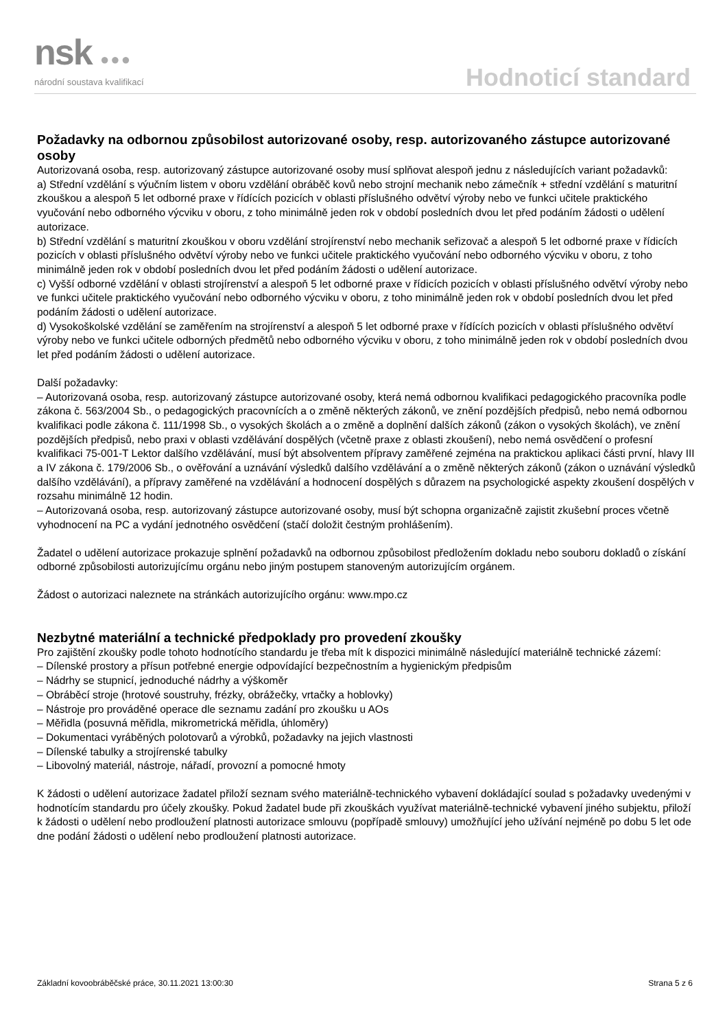nsk ●●●
národní soustava kvalifikací Hodnoticí standard
Požadavky na odbornou způsobilost autorizované osoby, resp. autorizovaného zástupce autorizované osoby
Autorizovaná osoba, resp. autorizovaný zástupce autorizované osoby musí splňovat alespoň jednu z následujících variant požadavků:
a) Střední vzdělání s výučním listem v oboru vzdělání obráběč kovů nebo strojní mechanik nebo zámečník + střední vzdělání s maturitní zkouškou a alespoň 5 let odborné praxe v řídících pozicích v oblasti příslušného odvětví výroby nebo ve funkci učitele praktického vyučování nebo odborného výcviku v oboru, z toho minimálně jeden rok v období posledních dvou let před podáním žádosti o udělení autorizace.
b) Střední vzdělání s maturitní zkouškou v oboru vzdělání strojírenství nebo mechanik seřizovač a alespoň 5 let odborné praxe v řídicích pozicích v oblasti příslušného odvětví výroby nebo ve funkci učitele praktického vyučování nebo odborného výcviku v oboru, z toho minimálně jeden rok v období posledních dvou let před podáním žádosti o udělení autorizace.
c) Vyšší odborné vzdělání v oblasti strojírenství a alespoň 5 let odborné praxe v řídicích pozicích v oblasti příslušného odvětví výroby nebo ve funkci učitele praktického vyučování nebo odborného výcviku v oboru, z toho minimálně jeden rok v období posledních dvou let před podáním žádosti o udělení autorizace.
d) Vysokoškolské vzdělání se zaměřením na strojírenství a alespoň 5 let odborné praxe v řídících pozicích v oblasti příslušného odvětví výroby nebo ve funkci učitele odborných předmětů nebo odborného výcviku v oboru, z toho minimálně jeden rok v období posledních dvou let před podáním žádosti o udělení autorizace.
Další požadavky:
– Autorizovaná osoba, resp. autorizovaný zástupce autorizované osoby, která nemá odbornou kvalifikaci pedagogického pracovníka podle zákona č. 563/2004 Sb., o pedagogických pracovnících a o změně některých zákonů, ve znění pozdějších předpisů, nebo nemá odbornou kvalifikaci podle zákona č. 111/1998 Sb., o vysokých školách a o změně a doplnění dalších zákonů (zákon o vysokých školách), ve znění pozdějších předpisů, nebo praxi v oblasti vzdělávání dospělých (včetně praxe z oblasti zkoušení), nebo nemá osvědčení o profesní kvalifikaci 75-001-T Lektor dalšího vzdělávání, musí být absolventem přípravy zaměřené zejména na praktickou aplikaci části první, hlavy III a IV zákona č. 179/2006 Sb., o ověřování a uznávání výsledků dalšího vzdělávání a o změně některých zákonů (zákon o uznávání výsledků dalšího vzdělávání), a přípravy zaměřené na vzdělávání a hodnocení dospělých s důrazem na psychologické aspekty zkoušení dospělých v rozsahu minimálně 12 hodin.
– Autorizovaná osoba, resp. autorizovaný zástupce autorizované osoby, musí být schopna organizačně zajistit zkušební proces včetně vyhodnocení na PC a vydání jednotného osvědčení (stačí doložit čestným prohlášením).
Žadatel o udělení autorizace prokazuje splnění požadavků na odbornou způsobilost předložením dokladu nebo souboru dokladů o získání odborné způsobilosti autorizujícímu orgánu nebo jiným postupem stanoveným autorizujícím orgánem.
Žádost o autorizaci naleznete na stránkách autorizujícího orgánu: www.mpo.cz
Nezbytné materiální a technické předpoklady pro provedení zkoušky
Pro zajištění zkoušky podle tohoto hodnotícího standardu je třeba mít k dispozici minimálně následující materiálně technické zázemí:
– Dílenské prostory a přísun potřebné energie odpovídající bezpečnostním a hygienickým předpisům
– Nádrhy se stupnicí, jednoduché nádrhy a výškoměr
– Obráběcí stroje (hrotové soustruhy, frézky, obrážečky, vrtačky a hoblovky)
– Nástroje pro prováděné operace dle seznamu zadání pro zkoušku u AOs
– Měřidla (posuvná měřidla, mikrometrická měřidla, úhloměry)
– Dokumentaci vyráběných polotovarů a výrobků, požadavky na jejich vlastnosti
– Dílenské tabulky a strojírenské tabulky
– Libovolný materiál, nástroje, nářadí, provozní a pomocné hmoty
K žádosti o udělení autorizace žadatel přiloží seznam svého materiálně-technického vybavení dokládající soulad s požadavky uvedenými v hodnotícím standardu pro účely zkoušky. Pokud žadatel bude při zkouškách využívat materiálně-technické vybavení jiného subjektu, přiloží k žádosti o udělení nebo prodloužení platnosti autorizace smlouvu (popřípadě smlouvy) umožňující jeho užívání nejméně po dobu 5 let ode dne podání žádosti o udělení nebo prodloužení platnosti autorizace.
Základní kovoobráběčské práce, 30.11.2021 13:00:30 Strana 5 z 6